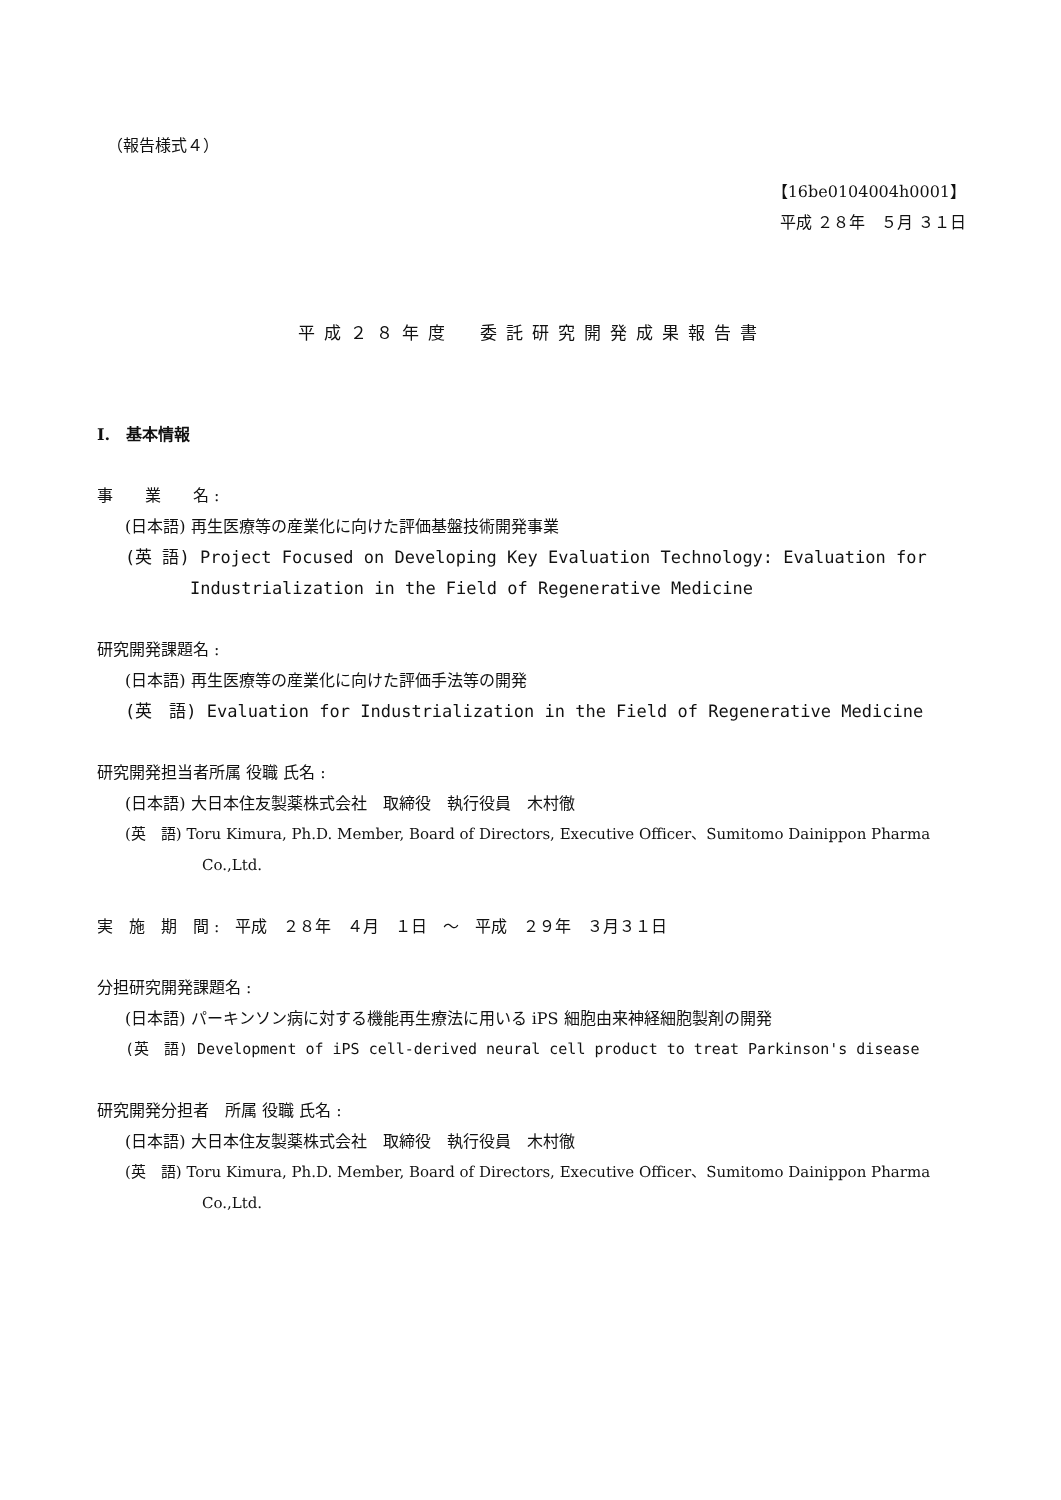（報告様式４）
【16be0104004h0001】
平成 ２８年　５月 ３１日
平成２８年度　委託研究開発成果報告書
I.　基本情報
事　　業　　名 :
(日本語) 再生医療等の産業化に向けた評価基盤技術開発事業
(英 語) Project Focused on Developing Key Evaluation Technology: Evaluation for
Industrialization in the Field of Regenerative Medicine
研究開発課題名 :
(日本語) 再生医療等の産業化に向けた評価手法等の開発
(英　語) Evaluation for Industrialization in the Field of Regenerative Medicine
研究開発担当者所属 役職 氏名 :
(日本語) 大日本住友製薬株式会社　取締役　執行役員　木村徹
(英　語) Toru Kimura, Ph.D. Member, Board of Directors, Executive Officer、Sumitomo Dainippon Pharma
Co.,Ltd.
実　施　期　間 :　平成　２８年　４月　１日　～　平成　２９年　３月３１日
分担研究開発課題名 :
(日本語) パーキンソン病に対する機能再生療法に用いる iPS 細胞由来神経細胞製剤の開発
(英　語) Development of iPS cell-derived neural cell product to treat Parkinson's disease
研究開発分担者　所属 役職 氏名 :
(日本語) 大日本住友製薬株式会社　取締役　執行役員　木村徹
(英　語) Toru Kimura, Ph.D. Member, Board of Directors, Executive Officer、Sumitomo Dainippon Pharma
Co.,Ltd.